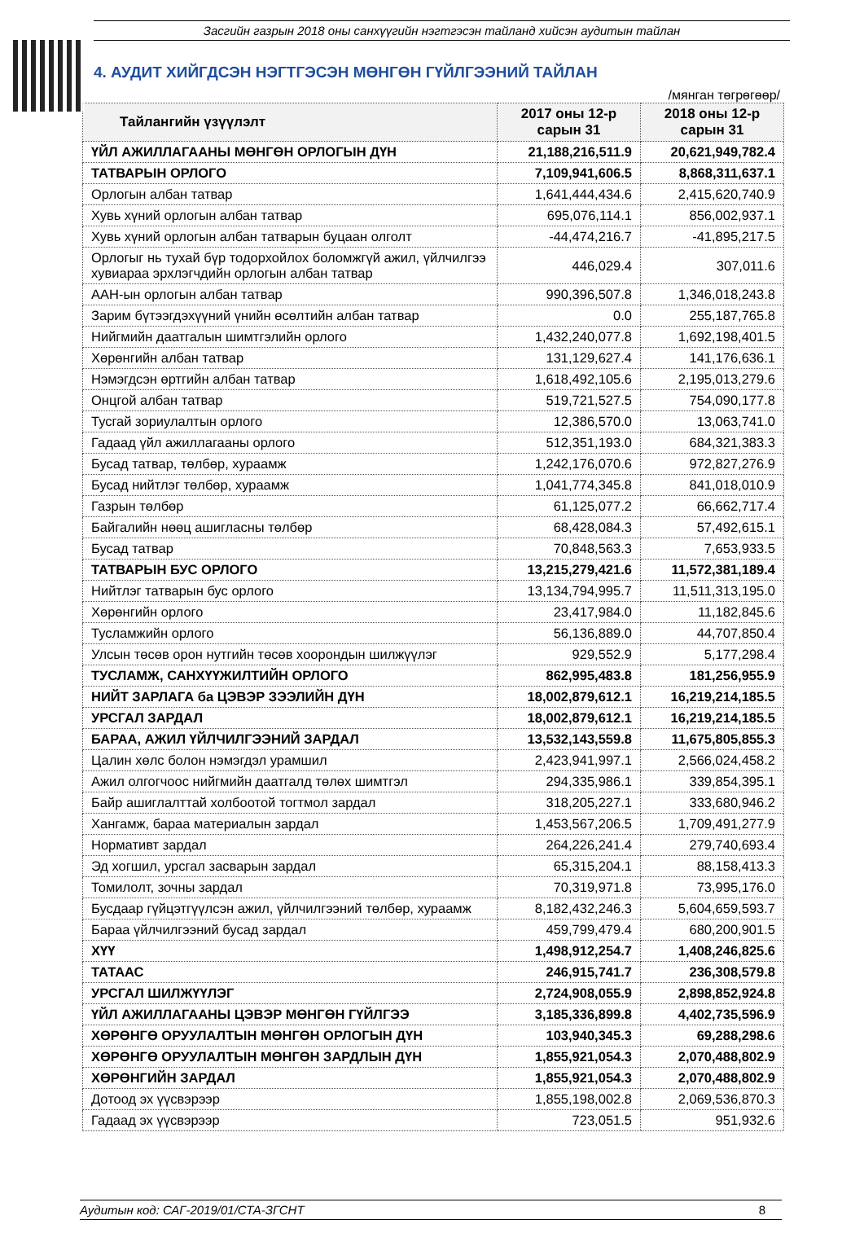Засгийн газрын 2018 оны санхүүгийн нэгтгэсэн тайланд хийсэн аудитын тайлан
4. АУДИТ ХИЙГДСЭН НЭГТГЭСЭН МӨНГӨН ГҮЙЛГЭЭНИЙ ТАЙЛАН
/мянган төгрөгөөр/
| Тайлангийн үзүүлэлт | 2017 оны 12-р сарын 31 | 2018 оны 12-р сарын 31 |
| --- | --- | --- |
| ҮЙЛ АЖИЛЛАГААНЫ МӨНГӨН ОРЛОГЫН ДҮН | 21,188,216,511.9 | 20,621,949,782.4 |
| ТАТВАРЫН ОРЛОГО | 7,109,941,606.5 | 8,868,311,637.1 |
| Орлогын албан татвар | 1,641,444,434.6 | 2,415,620,740.9 |
| Хувь хүний орлогын албан татвар | 695,076,114.1 | 856,002,937.1 |
| Хувь хүний орлогын албан татварын буцаан олголт | -44,474,216.7 | -41,895,217.5 |
| Орлогыг нь тухай бүр тодорхойлох боломжгүй ажил, үйлчилгээ хувиараа эрхлэгчдийн орлогын албан татвар | 446,029.4 | 307,011.6 |
| ААН-ын орлогын албан татвар | 990,396,507.8 | 1,346,018,243.8 |
| Зарим бүтээгдэхүүний үнийн өсөлтийн албан татвар | 0.0 | 255,187,765.8 |
| Нийгмийн даатгалын шимтгэлийн орлого | 1,432,240,077.8 | 1,692,198,401.5 |
| Хөрөнгийн албан татвар | 131,129,627.4 | 141,176,636.1 |
| Нэмэгдсэн өртгийн албан татвар | 1,618,492,105.6 | 2,195,013,279.6 |
| Онцгой албан татвар | 519,721,527.5 | 754,090,177.8 |
| Тусгай зориулалтын орлого | 12,386,570.0 | 13,063,741.0 |
| Гадаад үйл ажиллагааны орлого | 512,351,193.0 | 684,321,383.3 |
| Бусад татвар, төлбөр, хураамж | 1,242,176,070.6 | 972,827,276.9 |
| Бусад нийтлэг төлбөр, хураамж | 1,041,774,345.8 | 841,018,010.9 |
| Газрын төлбөр | 61,125,077.2 | 66,662,717.4 |
| Байгалийн нөөц ашигласны төлбөр | 68,428,084.3 | 57,492,615.1 |
| Бусад татвар | 70,848,563.3 | 7,653,933.5 |
| ТАТВАРЫН БУС ОРЛОГО | 13,215,279,421.6 | 11,572,381,189.4 |
| Нийтлэг татварын бус орлого | 13,134,794,995.7 | 11,511,313,195.0 |
| Хөрөнгийн орлого | 23,417,984.0 | 11,182,845.6 |
| Тусламжийн орлого | 56,136,889.0 | 44,707,850.4 |
| Улсын төсөв орон нутгийн төсөв хоорондын шилжүүлэг | 929,552.9 | 5,177,298.4 |
| ТУСЛАМЖ, САНХҮҮЖИЛТИЙН ОРЛОГО | 862,995,483.8 | 181,256,955.9 |
| НИЙТ ЗАРЛАГА ба ЦЭВЭР ЗЭЭЛИЙН ДҮН | 18,002,879,612.1 | 16,219,214,185.5 |
| УРСГАЛ ЗАРДАЛ | 18,002,879,612.1 | 16,219,214,185.5 |
| БАРАА, АЖИЛ ҮЙЛЧИЛГЭЭНИЙ ЗАРДАЛ | 13,532,143,559.8 | 11,675,805,855.3 |
| Цалин хөлс болон нэмэгдэл урамшил | 2,423,941,997.1 | 2,566,024,458.2 |
| Ажил олгогчоос нийгмийн даатгалд төлөх шимтгэл | 294,335,986.1 | 339,854,395.1 |
| Байр ашиглалттай холбоотой тогтмол зардал | 318,205,227.1 | 333,680,946.2 |
| Хангамж, бараа материалын зардал | 1,453,567,206.5 | 1,709,491,277.9 |
| Нормативт зардал | 264,226,241.4 | 279,740,693.4 |
| Эд хогшил, урсгал засварын зардал | 65,315,204.1 | 88,158,413.3 |
| Томилолт, зочны зардал | 70,319,971.8 | 73,995,176.0 |
| Бусдаар гүйцэтгүүлсэн ажил, үйлчилгээний төлбөр, хураамж | 8,182,432,246.3 | 5,604,659,593.7 |
| Бараа үйлчилгээний бусад зардал | 459,799,479.4 | 680,200,901.5 |
| ХҮҮ | 1,498,912,254.7 | 1,408,246,825.6 |
| ТАТААС | 246,915,741.7 | 236,308,579.8 |
| УРСГАЛ ШИЛЖҮҮЛЭГ | 2,724,908,055.9 | 2,898,852,924.8 |
| ҮЙЛ АЖИЛЛАГААНЫ ЦЭВЭР МӨНГӨН ГҮЙЛГЭЭ | 3,185,336,899.8 | 4,402,735,596.9 |
| ХӨРӨНГӨ ОРУУЛАЛТЫН МӨНГӨН ОРЛОГЫН ДҮН | 103,940,345.3 | 69,288,298.6 |
| ХӨРӨНГӨ ОРУУЛАЛТЫН МӨНГӨН ЗАРДЛЫН ДҮН | 1,855,921,054.3 | 2,070,488,802.9 |
| ХӨРӨНГИЙН ЗАРДАЛ | 1,855,921,054.3 | 2,070,488,802.9 |
| Дотоод эх үүсвэрээр | 1,855,198,002.8 | 2,069,536,870.3 |
| Гадаад эх үүсвэрээр | 723,051.5 | 951,932.6 |
Аудитын код: САГ-2019/01/СТА-ЗГСНТ 8